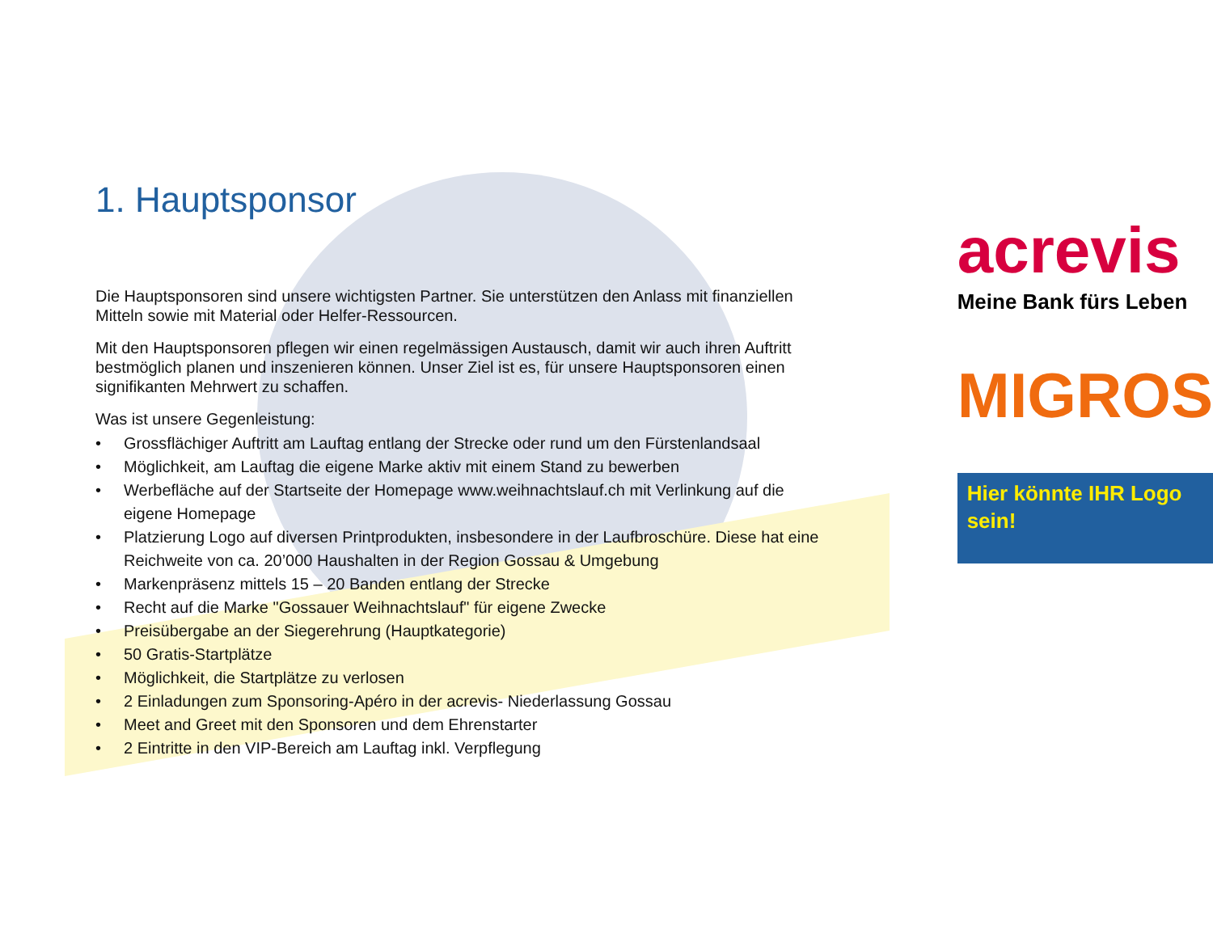1. Hauptsponsor
Die Hauptsponsoren sind unsere wichtigsten Partner. Sie unterstützen den Anlass mit finanziellen Mitteln sowie mit Material oder Helfer-Ressourcen.
Mit den Hauptsponsoren pflegen wir einen regelmässigen Austausch, damit wir auch ihren Auftritt bestmöglich planen und inszenieren können. Unser Ziel ist es, für unsere Hauptsponsoren einen signifikanten Mehrwert zu schaffen.
Was ist unsere Gegenleistung:
• Grossflächiger Auftritt am Lauftag entlang der Strecke oder rund um den Fürstenlandsaal
• Möglichkeit, am Lauftag die eigene Marke aktiv mit einem Stand zu bewerben
• Werbefläche auf der Startseite der Homepage www.weihnachtslauf.ch mit Verlinkung auf die eigene Homepage
• Platzierung Logo auf diversen Printprodukten, insbesondere in der Laufbroschüre. Diese hat eine Reichweite von ca. 20’000 Haushalten in der Region Gossau & Umgebung
• Markenpräsenz mittels 15 – 20 Banden entlang der Strecke
• Recht auf die Marke "Gossauer Weihnachtslauf" für eigene Zwecke
• Preisübergabe an der Siegerehrung (Hauptkategorie)
• 50 Gratis-Startplätze
• Möglichkeit, die Startplätze zu verlosen
• 2 Einladungen zum Sponsoring-Apéro in der acrevis- Niederlassung Gossau
• Meet and Greet mit den Sponsoren und dem Ehrenstarter
• 2 Eintritte in den VIP-Bereich am Lauftag inkl. Verpflegung
acrevis
Meine Bank fürs Leben
MIGROS
Hier könnte IHR Logo sein!